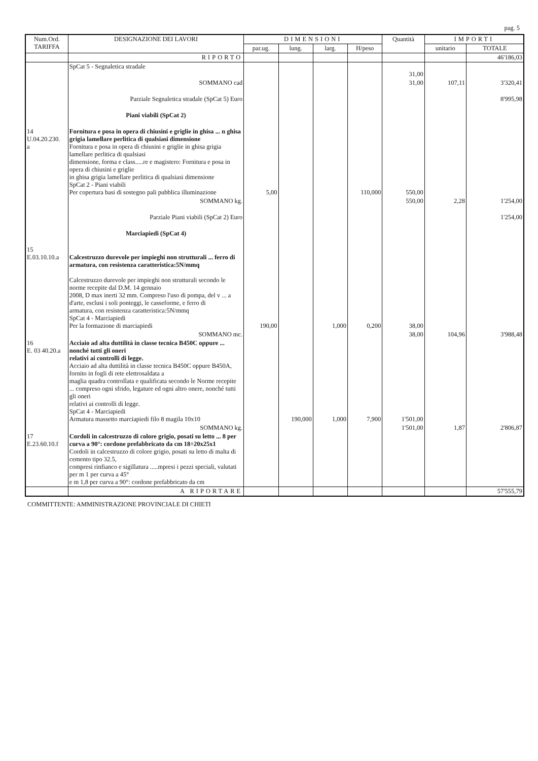pag. 5
| Num.Ord. TARIFFA | DESIGNAZIONE DEI LAVORI | DIMENSIONI | | | | Quantità | IMPORTI | |
| --- | --- | --- | --- | --- | --- | --- | --- | --- |
| | | par.ug. | lung. | larg. | H/peso | | unitario | TOTALE |
| | RIPORTO | | | | | | | 46'186,03 |
| | SpCat 5 - Segnaletica stradale | | | | | 31,00 | | |
| | SOMMANO cad | | | | | 31,00 | 107,11 | 3'320,41 |
| | Parziale Segnaletica stradale (SpCat 5) Euro | | | | | | | 8'995,98 |
| | Piani viabili (SpCat 2) | | | | | | | |
| 14 U.04.20.230. a | Fornitura e posa in opera di chiusini e griglie in ghisa ... n ghisa grigia lamellare perlitica di qualsiasi dimensione Fornitura e posa in opera di chiusini e griglie in ghisa grigia lamellare perlitica di qualsiasi dimensione, forma e class.....re e magistero: Fornitura e posa in opera di chiusini e griglie in ghisa grigia lamellare perlitica di qualsiasi dimensione SpCat 2 - Piani viabili Per copertura basi di sostegno pali pubblica illuminazione | 5,00 | | | 110,000 | 550,00 | | |
| | SOMMANO kg. | | | | | 550,00 | 2,28 | 1'254,00 |
| | Parziale Piani viabili (SpCat 2) Euro | | | | | | | 1'254,00 |
| | Marciapiedi (SpCat 4) | | | | | | | |
| 15 E.03.10.10.a | Calcestruzzo durevole per impieghi non strutturali ... ferro di armatura, con resistenza caratteristica:5N/mmq Calcestruzzo durevole per impieghi non strutturali secondo le norme recepite dal D.M. 14 gennaio 2008, D max inerti 32 mm. Compreso l'uso di pompa, del v ... a d'arte, esclusi i soli ponteggi, le casseforme, e ferro di armatura, con resistenza caratteristica:5N/mmq SpCat 4 - Marciapiedi Per la formazione di marciapiedi | 190,00 | | 1,000 | 0,200 | 38,00 | | |
| | SOMMANO mc. | | | | | 38,00 | 104,96 | 3'988,48 |
| 16 E. 03 40.20.a | Acciaio ad alta duttilità in classe tecnica B450C oppure ... nonché tutti gli oneri relativi ai controlli di legge. Acciaio ad alta duttilità in classe tecnica B450C oppure B450A, fornito in fogli di rete elettrosaldata a maglia quadra controllata e qualificata secondo le Norme recepite ... compreso ogni sfrido, legature ed ogni altro onere, nonché tutti gli oneri relativi ai controlli di legge. SpCat 4 - Marciapiedi Armatura massetto marciapiedi filo 8 magila 10x10 | | 190,000 | 1,000 | 7,900 | 1'501,00 | | |
| | SOMMANO kg. | | | | | 1'501,00 | 1,87 | 2'806,87 |
| 17 E.23.60.10.f | Cordoli in calcestruzzo di colore grigio, posati su letto ... 8 per curva a 90°: cordone prefabbricato da cm 18÷20x25x1 Cordoli in calcestruzzo di colore grigio, posati su letto di malta di cemento tipo 32.5, compresi rinfianco e sigillatura .....mpresi i pezzi speciali, valutati per m 1 per curva a 45° e m 1,8 per curva a 90°: cordone prefabbricato da cm | | | | | | | |
| | A RIPORTARE | | | | | | | 57'555,79 |
COMMITTENTE: AMMINISTRAZIONE PROVINCIALE DI CHIETI